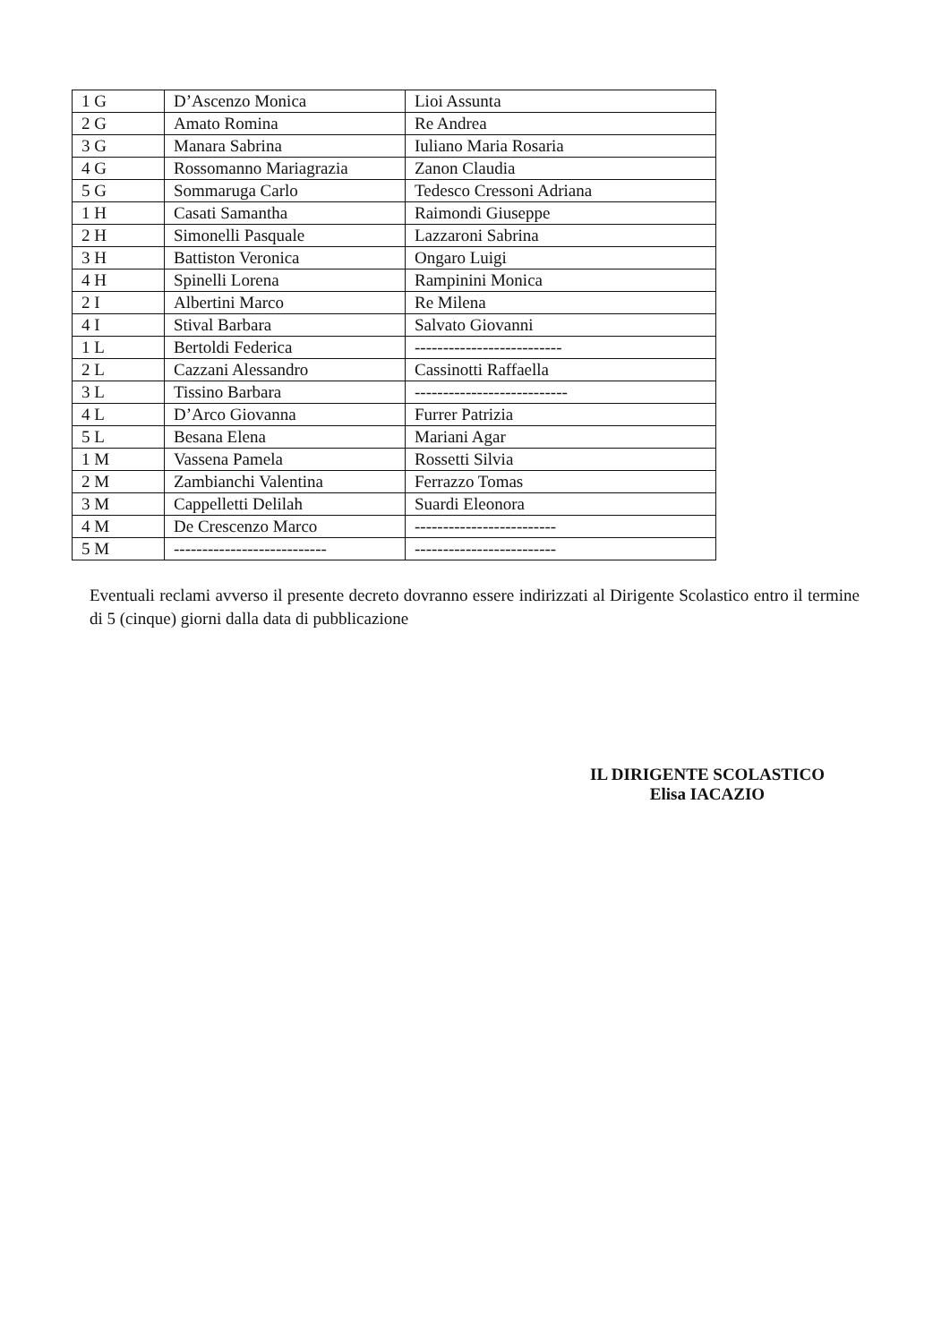| 1 G | D’Ascenzo Monica | Lioi Assunta |
| 2 G | Amato Romina | Re Andrea |
| 3 G | Manara Sabrina | Iuliano Maria Rosaria |
| 4 G | Rossomanno Mariagrazia | Zanon Claudia |
| 5 G | Sommaruga Carlo | Tedesco Cressoni Adriana |
| 1 H | Casati Samantha | Raimondi Giuseppe |
| 2 H | Simonelli Pasquale | Lazzaroni Sabrina |
| 3 H | Battiston Veronica | Ongaro Luigi |
| 4 H | Spinelli Lorena | Rampinini Monica |
| 2 I | Albertini Marco | Re Milena |
| 4 I | Stival Barbara | Salvato Giovanni |
| 1 L | Bertoldi Federica | -------------------------- |
| 2 L | Cazzani Alessandro | Cassinotti Raffaella |
| 3 L | Tissino Barbara | --------------------------- |
| 4 L | D’Arco Giovanna | Furrer Patrizia |
| 5 L | Besana Elena | Mariani Agar |
| 1 M | Vassena Pamela | Rossetti Silvia |
| 2 M | Zambianchi Valentina | Ferrazzo Tomas |
| 3 M | Cappelletti Delilah | Suardi Eleonora |
| 4 M | De Crescenzo Marco | ------------------------- |
| 5 M | --------------------------- | ------------------------- |
Eventuali reclami avverso il presente decreto dovranno essere indirizzati al Dirigente Scolastico entro il termine di 5 (cinque) giorni dalla data di pubblicazione
IL DIRIGENTE SCOLASTICO
Elisa IACAZIO